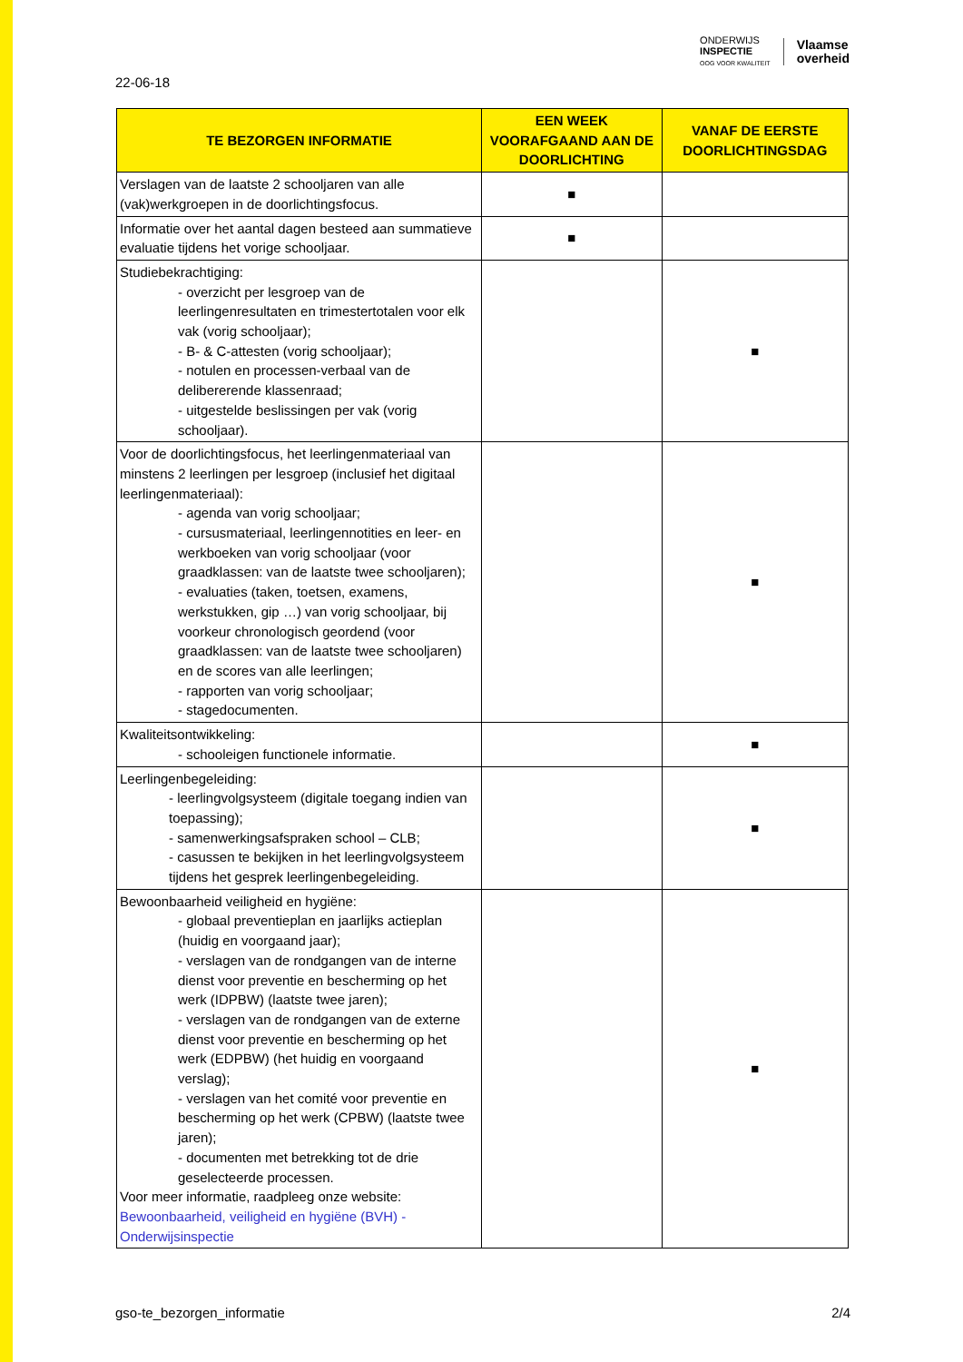ONDERWIJS
INSPECTIE
OOG VOOR KWALITEIT
Vlaamse
overheid
22-06-18
| TE BEZORGEN INFORMATIE | EEN WEEK VOORAFGAAND AAN DE DOORLICHTING | VANAF DE EERSTE DOORLICHTINGSDAG |
| --- | --- | --- |
| Verslagen van de laatste 2 schooljaren van alle (vak)werkgroepen in de doorlichtingsfocus. | ■ | |
| Informatie over het aantal dagen besteed aan summatieve evaluatie tijdens het vorige schooljaar. | ■ | |
| Studiebekrachtiging: - overzicht per lesgroep van de leerlingenresultaten en trimestertotalen voor elk vak (vorig schooljaar); - B- & C-attesten (vorig schooljaar); - notulen en processen-verbaal van de delibererende klassenraad; - uitgestelde beslissingen per vak (vorig schooljaar). | | ■ |
| Voor de doorlichtingsfocus, het leerlingenmateriaal van minstens 2 leerlingen per lesgroep (inclusief het digitaal leerlingenmateriaal): - agenda van vorig schooljaar; - cursusmateriaal, leerlingennotities en leer- en werkboeken van vorig schooljaar (voor graadklassen: van de laatste twee schooljaren); - evaluaties (taken, toetsen, examens, werkstukken, gip …) van vorig schooljaar, bij voorkeur chronologisch geordend (voor graadklassen: van de laatste twee schooljaren) en de scores van alle leerlingen; - rapporten van vorig schooljaar; - stagedocumenten. | | ■ |
| Kwaliteitsontwikkeling: - schooleigen functionele informatie. | | ■ |
| Leerlingenbegeleiding: - leerlingvolgsysteem (digitale toegang indien van toepassing); - samenwerkingsafspraken school – CLB; - casussen te bekijken in het leerlingvolgsysteem tijdens het gesprek leerlingenbegeleiding. | | ■ |
| Bewoonbaarheid veiligheid en hygiëne: - globaal preventieplan en jaarlijks actieplan (huidig en voorgaand jaar); - verslagen van de rondgangen van de interne dienst voor preventie en bescherming op het werk (IDPBW) (laatste twee jaren); - verslagen van de rondgangen van de externe dienst voor preventie en bescherming op het werk (EDPBW) (het huidig en voorgaand verslag); - verslagen van het comité voor preventie en bescherming op het werk (CPBW) (laatste twee jaren); - documenten met betrekking tot de drie geselecteerde processen. Voor meer informatie, raadpleeg onze website: Bewoonbaarheid, veiligheid en hygiëne (BVH) - Onderwijsinspectie | | ■ |
gso-te_bezorgen_informatie 2/4